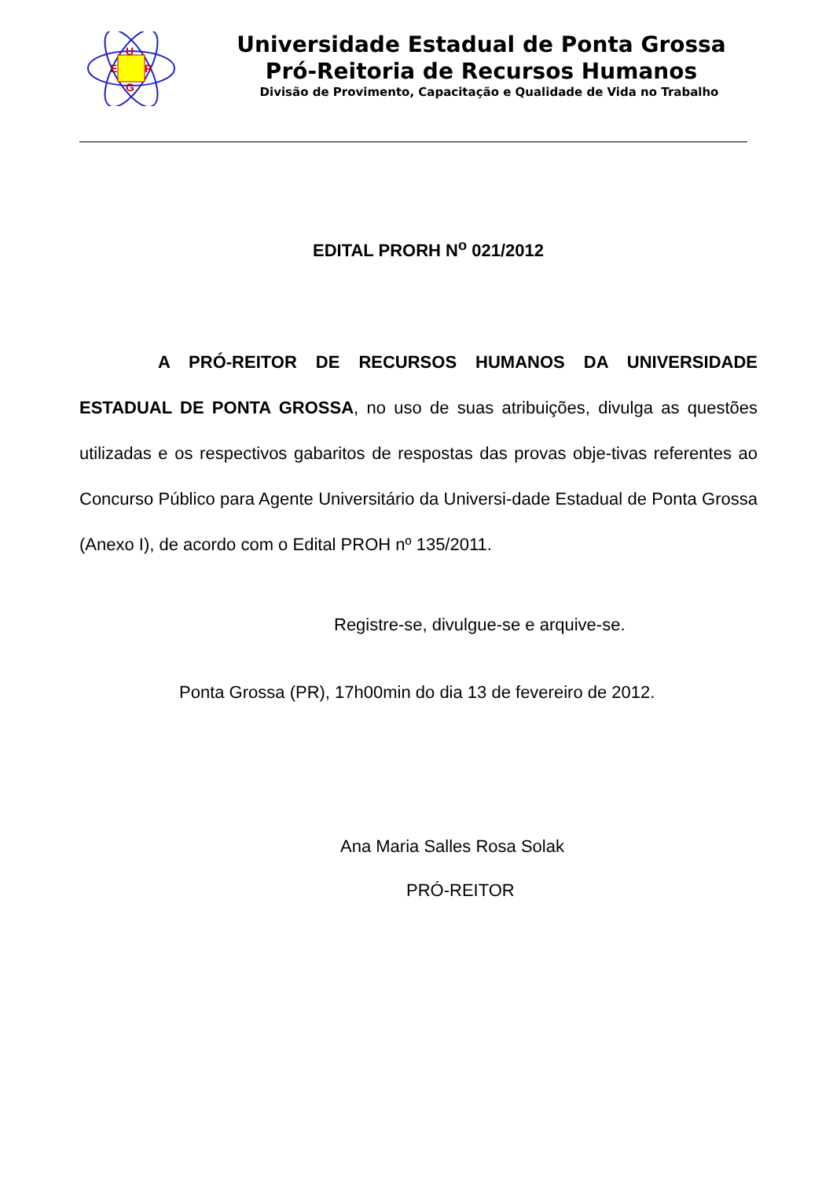U
E
P
G
Universidade Estadual de Ponta Grossa
Pró-Reitoria de Recursos Humanos
Divisão de Provimento, Capacitação e Qualidade de Vida no Trabalho
EDITAL PRORH N<sup>o</sup> 021/2012
A PRÓ-REITOR DE RECURSOS HUMANOS DA UNIVERSIDADE ESTADUAL DE PONTA GROSSA, no uso de suas atribuições, divulga as questões utilizadas e os respectivos gabaritos de respostas das provas obje-tivas referentes ao Concurso Público para Agente Universitário da Universi-dade Estadual de Ponta Grossa (Anexo I), de acordo com o Edital PROH nº 135/2011.
Registre-se, divulgue-se e arquive-se.
Ponta Grossa (PR), 17h00min do dia 13 de fevereiro de 2012.
Ana Maria Salles Rosa Solak
PRÓ-REITOR